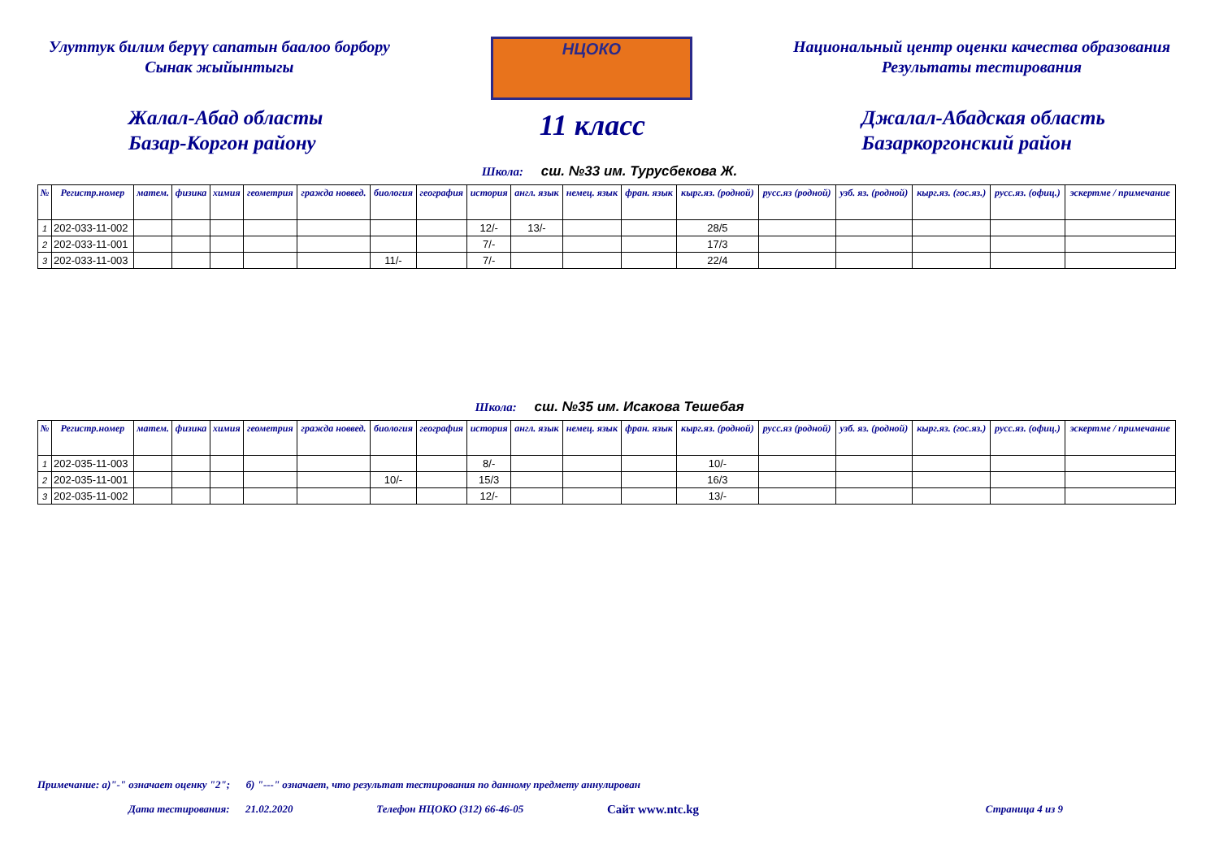Улуттук билим берүү сапатын баалоо борбору
Сынак жыйынтыгы
НЦОКО
Национальный центр оценки качества образования
Результаты тестирования
Жалал-Абад областы
Базар-Коргон району
11 класс
Джалал-Абадская область
Базаркоргонский район
Школа: сш. №33 им. Турусбекова Ж.
| № | Регистр.номер | матем. | физика | химия | геометрия | гражда новвед. | биология | география | история | англ. язык | немец. язык | фран. язык | кырг.яз. (родной) | русс.яз (родной) | узб. яз. (родной) | кырг.яз. (гос.яз.) | русс.яз. (офиц.) | эскертме / примечание |
| --- | --- | --- | --- | --- | --- | --- | --- | --- | --- | --- | --- | --- | --- | --- | --- | --- | --- | --- |
| 1 | 202-033-11-002 | | | | | | | | 12/- | 13/- | | | 28/5 | | | | | |
| 2 | 202-033-11-001 | | | | | | | | 7/- | | | | 17/3 | | | | | |
| 3 | 202-033-11-003 | | | | | | 11/- | | 7/- | | | | 22/4 | | | | | |
Школа: сш. №35 им. Исакова Тешебая
| № | Регистр.номер | матем. | физика | химия | геометрия | гражда новвед. | биология | география | история | англ. язык | немец. язык | фран. язык | кырг.яз. (родной) | русс.яз (родной) | узб. яз. (родной) | кырг.яз. (гос.яз.) | русс.яз. (офиц.) | эскертме / примечание |
| --- | --- | --- | --- | --- | --- | --- | --- | --- | --- | --- | --- | --- | --- | --- | --- | --- | --- | --- |
| 1 | 202-035-11-003 | | | | | | | | 8/- | | | | 10/- | | | | | |
| 2 | 202-035-11-001 | | | | | | 10/- | | 15/3 | | | | 16/3 | | | | | |
| 3 | 202-035-11-002 | | | | | | | | 12/- | | | | 13/- | | | | | |
Примечание: а)"-" означает оценку "2"; б) "---" означает, что результат тестирования по данному предмету аннулирован
Дата тестирования: 21.02.2020 Телефон НЦОКО (312) 66-46-05 Сайт www.ntc.kg Страница 4 из 9